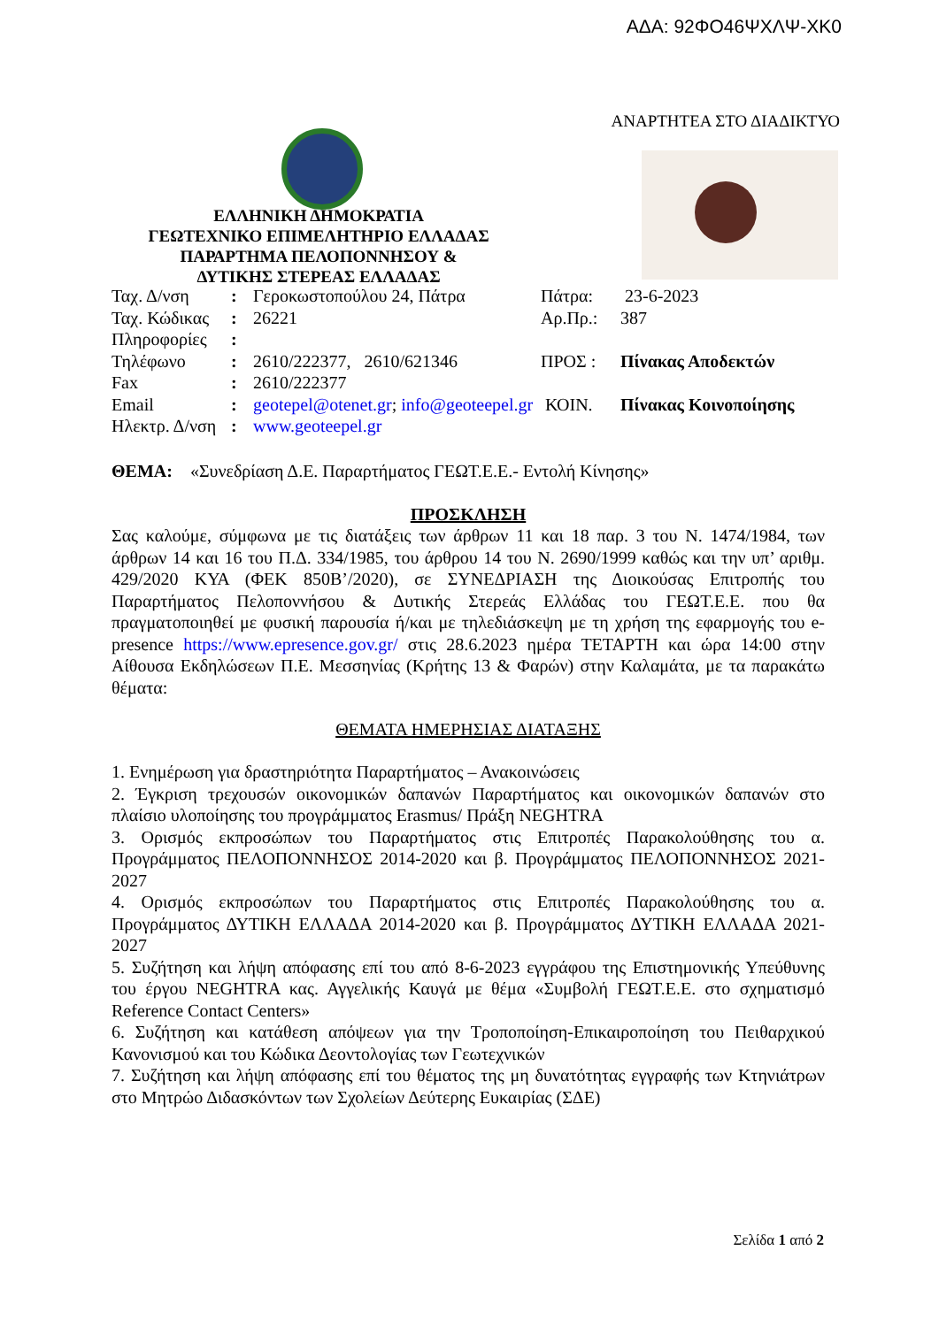ΑΔΑ: 92ΦΟ46ΨΧΛΨ-ΧΚ0
ΑΝΑΡΤΗΤΕΑ ΣΤΟ ΔΙΑΔΙΚΤΥΟ
ΕΛΛΗΝΙΚΗ ΔΗΜΟΚΡΑΤΙΑ
ΓΕΩΤΕΧΝΙΚΟ ΕΠΙΜΕΛΗΤΗΡΙΟ ΕΛΛΑΔΑΣ
ΠΑΡΑΡΤΗΜΑ ΠΕΛΟΠΟΝΝΗΣΟΥ &
ΔΥΤΙΚΗΣ ΣΤΕΡΕΑΣ ΕΛΛΑΔΑΣ
| Ταχ. Δ/νση | : | Γεροκωστοπούλου 24, Πάτρα | Πάτρα: | 23-6-2023 |
| Ταχ. Κώδικας | : | 26221 | Αρ.Πρ.: | 387 |
| Πληροφορίες | : | | | |
| Τηλέφωνο | : | 2610/222377, 2610/621346 | ΠΡΟΣ : | Πίνακας Αποδεκτών |
| Fax | : | 2610/222377 | | |
| Email | : | geotepel@otenet.gr ; info@geoteepel.gr | ΚΟΙΝ. | Πίνακας Κοινοποίησης |
| Ηλεκτρ. Δ/νση | : | www.geoteepel.gr | | |
ΘΕΜΑ: «Συνεδρίαση Δ.Ε. Παραρτήματος ΓΕΩΤ.Ε.Ε.- Εντολή Κίνησης»
ΠΡΟΣΚΛΗΣΗ
Σας καλούμε, σύμφωνα με τις διατάξεις των άρθρων 11 και 18 παρ. 3 του Ν. 1474/1984, των άρθρων 14 και 16 του Π.Δ. 334/1985, του άρθρου 14 του Ν. 2690/1999 καθώς και την υπ’ αριθμ. 429/2020 ΚΥΑ (ΦΕΚ 850Β’/2020), σε ΣΥΝΕΔΡΙΑΣΗ της Διοικούσας Επιτροπής του Παραρτήματος Πελοποννήσου & Δυτικής Στερεάς Ελλάδας του ΓΕΩΤ.Ε.Ε. που θα πραγματοποιηθεί με φυσική παρουσία ή/και με τηλεδιάσκεψη με τη χρήση της εφαρμογής του e-presence https://www.epresence.gov.gr/ στις 28.6.2023 ημέρα ΤΕΤΑΡΤΗ και ώρα 14:00 στην Αίθουσα Εκδηλώσεων Π.Ε. Μεσσηνίας (Κρήτης 13 & Φαρών) στην Καλαμάτα, με τα παρακάτω θέματα:
ΘΕΜΑΤΑ ΗΜΕΡΗΣΙΑΣ ΔΙΑΤΑΞΗΣ
1. Ενημέρωση για δραστηριότητα Παραρτήματος – Ανακοινώσεις
2. Έγκριση τρεχουσών οικονομικών δαπανών Παραρτήματος και οικονομικών δαπανών στο πλαίσιο υλοποίησης του προγράμματος Erasmus/ Πράξη NEGHTRA
3. Ορισμός εκπροσώπων του Παραρτήματος στις Επιτροπές Παρακολούθησης του α. Προγράμματος ΠΕΛΟΠΟΝΝΗΣΟΣ 2014-2020 και β. Προγράμματος ΠΕΛΟΠΟΝΝΗΣΟΣ 2021-2027
4. Ορισμός εκπροσώπων του Παραρτήματος στις Επιτροπές Παρακολούθησης του α. Προγράμματος ΔΥΤΙΚΗ ΕΛΛΑΔΑ 2014-2020 και β. Προγράμματος ΔΥΤΙΚΗ ΕΛΛΑΔΑ 2021-2027
5. Συζήτηση και λήψη απόφασης επί του από 8-6-2023 εγγράφου της Επιστημονικής Υπεύθυνης του έργου NEGHTRA κας. Αγγελικής Καυγά με θέμα «Συμβολή ΓΕΩΤ.Ε.Ε. στο σχηματισμό Reference Contact Centers»
6. Συζήτηση και κατάθεση απόψεων για την Τροποποίηση-Επικαιροποίηση του Πειθαρχικού Κανονισμού και του Κώδικα Δεοντολογίας των Γεωτεχνικών
7. Συζήτηση και λήψη απόφασης επί του θέματος της μη δυνατότητας εγγραφής των Κτηνιάτρων στο Μητρώο Διδασκόντων των Σχολείων Δεύτερης Ευκαιρίας (ΣΔΕ)
Σελίδα 1 από 2